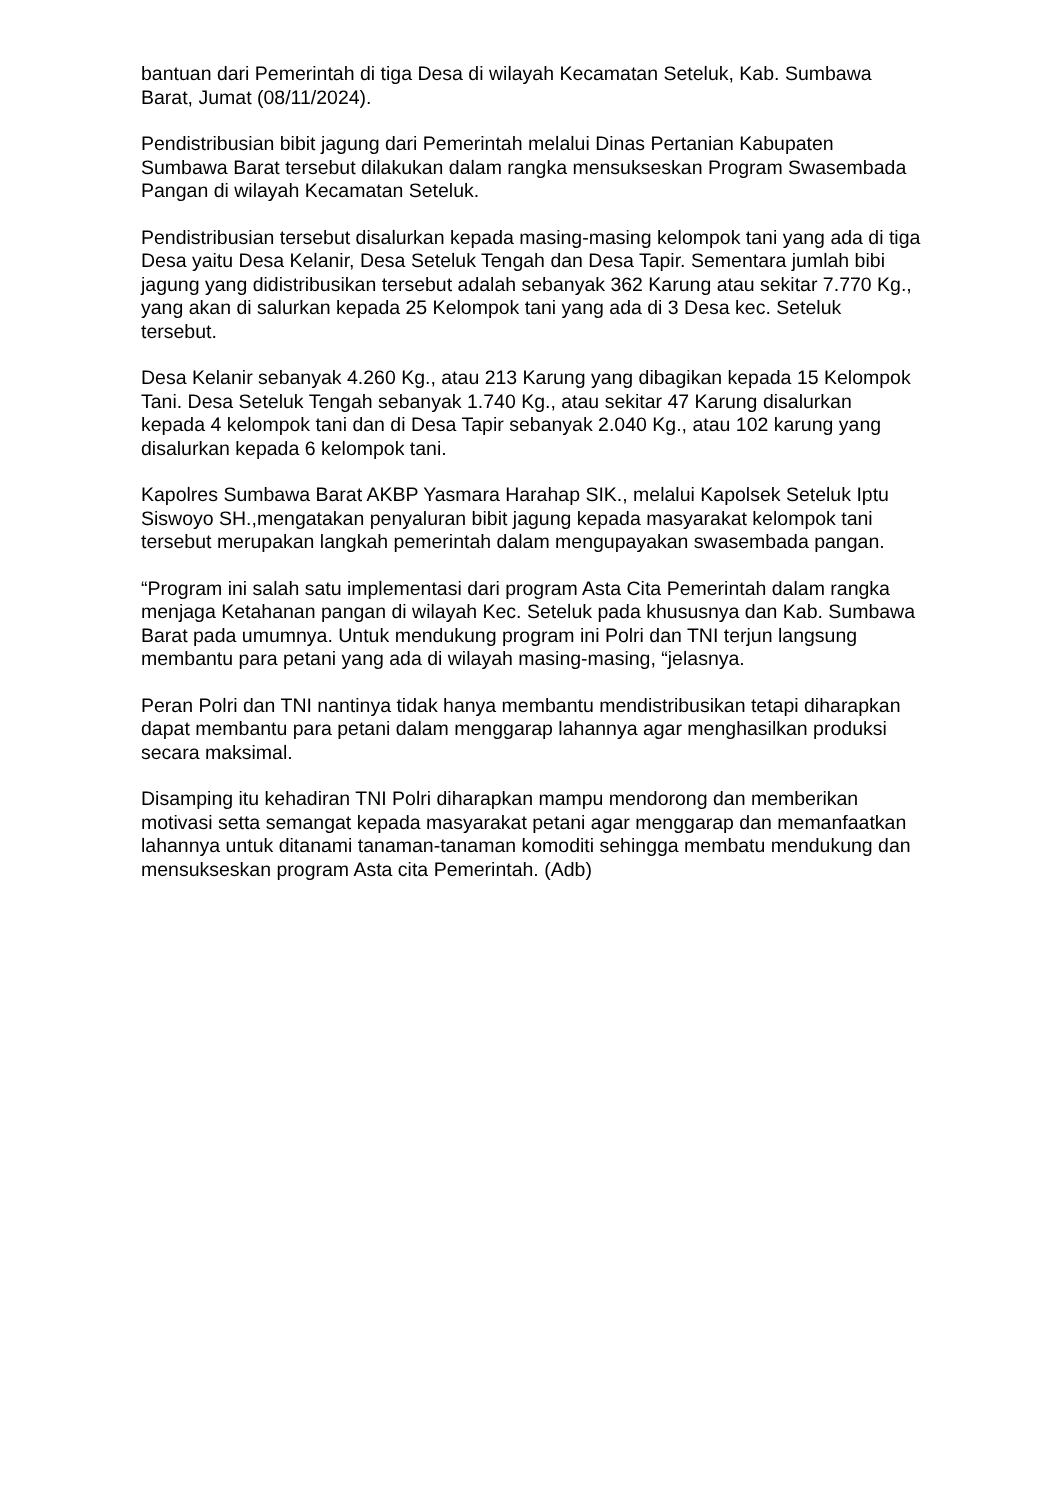bantuan dari Pemerintah di tiga Desa di wilayah Kecamatan Seteluk, Kab. Sumbawa Barat, Jumat (08/11/2024).
Pendistribusian bibit jagung dari Pemerintah melalui Dinas Pertanian Kabupaten Sumbawa Barat tersebut dilakukan dalam rangka mensukseskan Program Swasembada Pangan di wilayah Kecamatan Seteluk.
Pendistribusian tersebut disalurkan kepada masing-masing kelompok tani yang ada di tiga Desa yaitu Desa Kelanir, Desa Seteluk Tengah dan Desa Tapir. Sementara jumlah bibi jagung yang didistribusikan tersebut adalah sebanyak 362 Karung atau sekitar 7.770 Kg., yang akan di salurkan kepada 25 Kelompok tani yang ada di 3 Desa kec. Seteluk tersebut.
Desa Kelanir sebanyak 4.260 Kg., atau 213 Karung yang dibagikan kepada 15 Kelompok Tani. Desa Seteluk Tengah sebanyak 1.740 Kg., atau sekitar 47 Karung disalurkan kepada 4 kelompok tani dan di Desa Tapir sebanyak 2.040 Kg., atau 102 karung yang disalurkan kepada 6 kelompok tani.
Kapolres Sumbawa Barat AKBP Yasmara Harahap SIK., melalui Kapolsek Seteluk Iptu Siswoyo SH.,mengatakan penyaluran bibit jagung kepada masyarakat kelompok tani tersebut merupakan langkah pemerintah dalam mengupayakan swasembada pangan.
“Program ini salah satu implementasi dari program Asta Cita Pemerintah dalam rangka menjaga Ketahanan pangan di wilayah Kec. Seteluk pada khususnya dan Kab. Sumbawa Barat pada umumnya. Untuk mendukung program ini Polri dan TNI terjun langsung membantu para petani yang ada di wilayah masing-masing, “jelasnya.
Peran Polri dan TNI nantinya tidak hanya membantu mendistribusikan tetapi diharapkan dapat membantu para petani dalam menggarap lahannya agar menghasilkan produksi secara maksimal.
Disamping itu kehadiran TNI Polri diharapkan mampu mendorong dan memberikan motivasi setta semangat kepada masyarakat petani agar menggarap dan memanfaatkan lahannya untuk ditanami tanaman-tanaman komoditi sehingga membatu mendukung dan mensukseskan program Asta cita Pemerintah. (Adb)